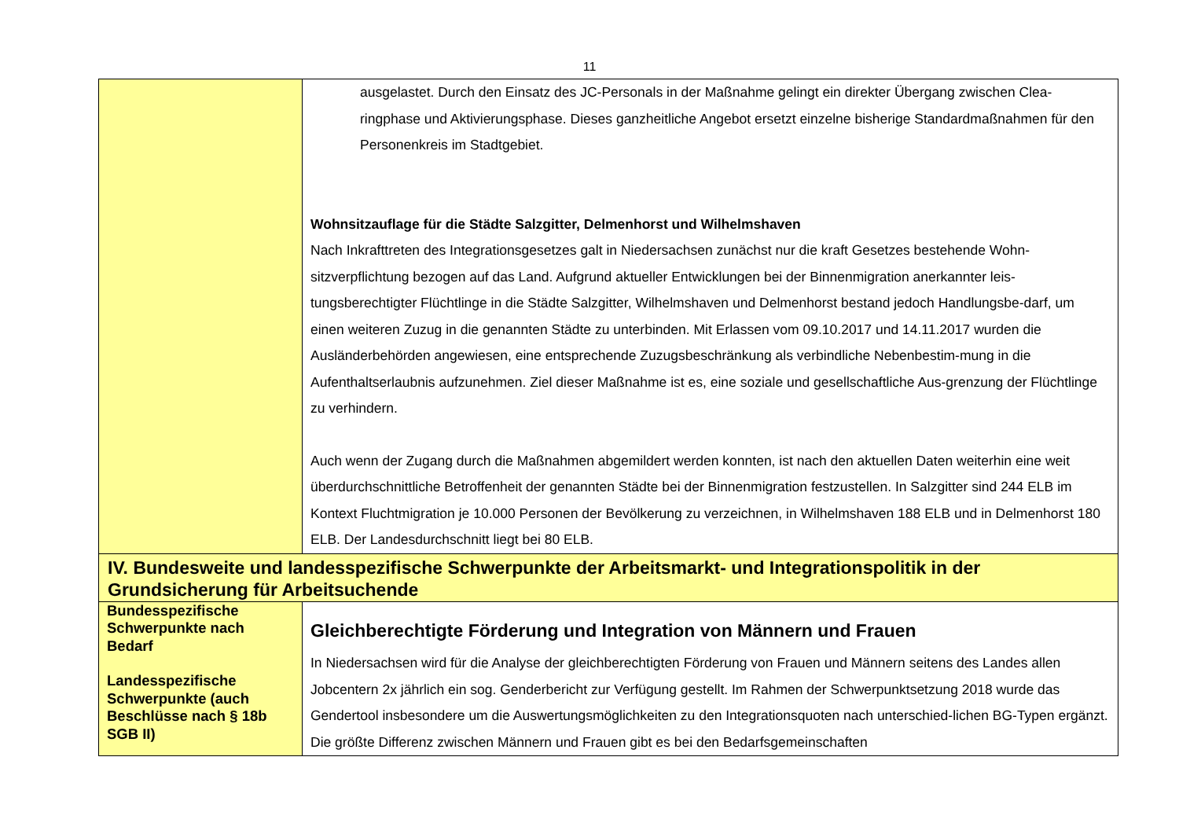11
| | ausgelastet. Durch den Einsatz des JC-Personals in der Maßnahme gelingt ein direkter Übergang zwischen Clea-ringphase und Aktivierungsphase. Dieses ganzheitliche Angebot ersetzt einzelne bisherige Standardmaßnahmen für den Personenkreis im Stadtgebiet. Wohnsitzauflage für die Städte Salzgitter, Delmenhorst und Wilhelmshaven Nach Inkrafttreten des Integrationsgesetzes galt in Niedersachsen zunächst nur die kraft Gesetzes bestehende Wohn-sitzverpflichtung bezogen auf das Land. Aufgrund aktueller Entwicklungen bei der Binnenmigration anerkannter leis-tungsberechtigter Flüchtlinge in die Städte Salzgitter, Wilhelmshaven und Delmenhorst bestand jedoch Handlungsbe-darf, um einen weiteren Zuzug in die genannten Städte zu unterbinden. Mit Erlassen vom 09.10.2017 und 14.11.2017 wurden die Ausländerbehörden angewiesen, eine entsprechende Zuzugsbeschränkung als verbindliche Nebenbestim-mung in die Aufenthaltserlaubnis aufzunehmen. Ziel dieser Maßnahme ist es, eine soziale und gesellschaftliche Aus-grenzung der Flüchtlinge zu verhindern. Auch wenn der Zugang durch die Maßnahmen abgemildert werden konnten, ist nach den aktuellen Daten weiterhin eine weit überdurchschnittliche Betroffenheit der genannten Städte bei der Binnenmigration festzustellen. In Salzgitter sind 244 ELB im Kontext Fluchtmigration je 10.000 Personen der Bevölkerung zu verzeichnen, in Wilhelmshaven 188 ELB und in Delmenhorst 180 ELB. Der Landesdurchschnitt liegt bei 80 ELB. |
| IV. Bundesweite und landesspezifische Schwerpunkte der Arbeitsmarkt- und Integrationspolitik in der Grundsicherung für Arbeitsuchende | |
| Bundesspezifische Schwerpunkte nach Bedarf Landesspezifische Schwerpunkte (auch Beschlüsse nach § 18b SGB II) | Gleichberechtigte Förderung und Integration von Männern und Frauen In Niedersachsen wird für die Analyse der gleichberechtigten Förderung von Frauen und Männern seitens des Landes allen Jobcentern 2x jährlich ein sog. Genderbericht zur Verfügung gestellt. Im Rahmen der Schwerpunktsetzung 2018 wurde das Gendertool insbesondere um die Auswertungsmöglichkeiten zu den Integrationsquoten nach unterschied-lichen BG-Typen ergänzt. Die größte Differenz zwischen Männern und Frauen gibt es bei den Bedarfsgemeinschaften |